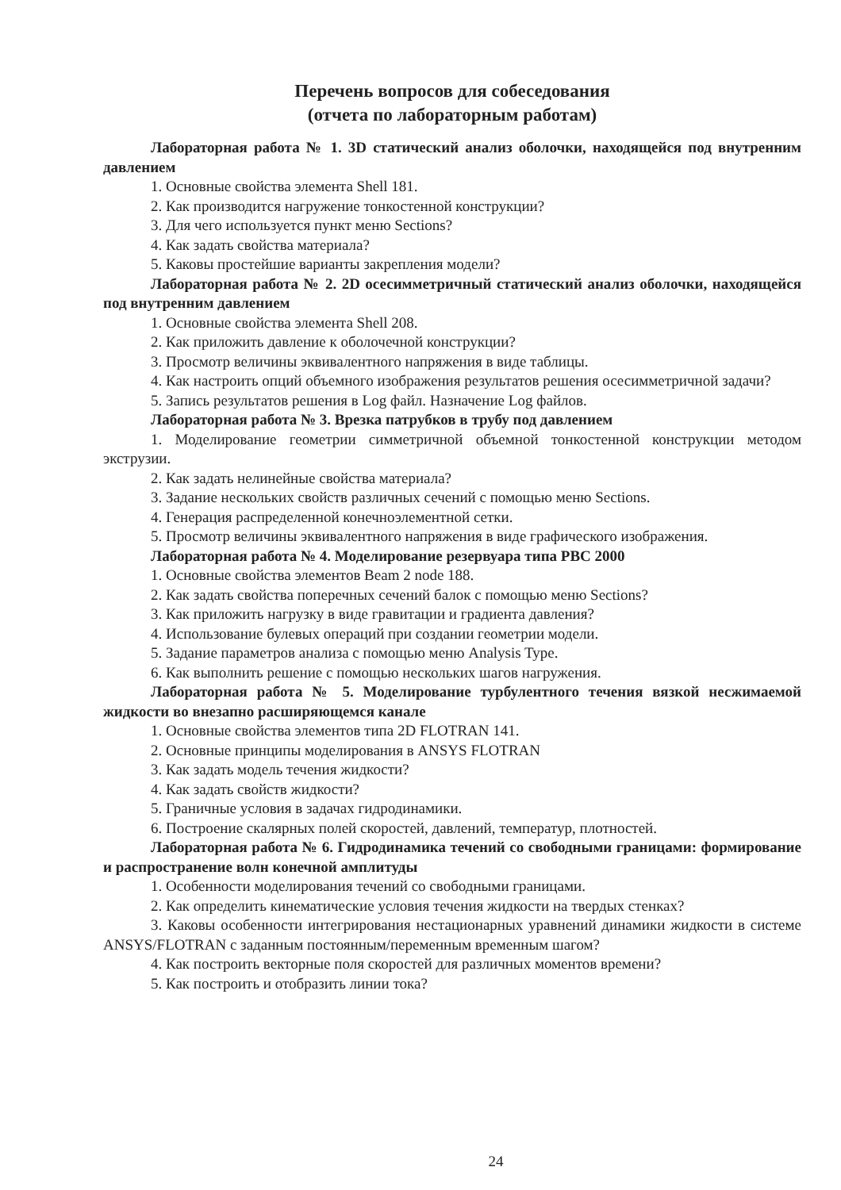Перечень вопросов для собеседования
(отчета по лабораторным работам)
Лабораторная работа № 1. 3D статический анализ оболочки, находящейся под внутренним давлением
1. Основные свойства элемента Shell 181.
2. Как производится нагружение тонкостенной конструкции?
3. Для чего используется пункт меню Sections?
4. Как задать свойства материала?
5. Каковы простейшие варианты закрепления модели?
Лабораторная работа № 2. 2D осесимметричный статический анализ оболочки, находящейся под внутренним давлением
1. Основные свойства элемента Shell 208.
2. Как приложить давление к оболочечной конструкции?
3. Просмотр величины эквивалентного напряжения в виде таблицы.
4. Как настроить опций объемного изображения результатов решения осесимметричной задачи?
5. Запись результатов решения в Log файл. Назначение Log файлов.
Лабораторная работа № 3. Врезка патрубков в трубу под давлением
1. Моделирование геометрии симметричной объемной тонкостенной конструкции методом экструзии.
2. Как задать нелинейные свойства материала?
3. Задание нескольких свойств различных сечений с помощью меню Sections.
4. Генерация распределенной конечноэлементной сетки.
5. Просмотр величины эквивалентного напряжения в виде графического изображения.
Лабораторная работа № 4. Моделирование резервуара типа РВС 2000
1. Основные свойства элементов Beam 2 node 188.
2. Как задать свойства поперечных сечений балок с помощью меню Sections?
3. Как приложить нагрузку в виде гравитации и градиента давления?
4. Использование булевых операций при создании геометрии модели.
5. Задание параметров анализа с помощью меню Analysis Type.
6. Как выполнить решение с помощью нескольких шагов нагружения.
Лабораторная работа № 5. Моделирование турбулентного течения вязкой несжимаемой жидкости во внезапно расширяющемся канале
1. Основные свойства элементов типа 2D FLOTRAN 141.
2. Основные принципы моделирования в ANSYS FLOTRAN
3. Как задать модель течения жидкости?
4. Как задать свойств жидкости?
5. Граничные условия в задачах гидродинамики.
6. Построение скалярных полей скоростей, давлений, температур, плотностей.
Лабораторная работа № 6. Гидродинамика течений со свободными границами: формирование и распространение волн конечной амплитуды
1. Особенности моделирования течений со свободными границами.
2. Как определить кинематические условия течения жидкости на твердых стенках?
3. Каковы особенности интегрирования нестационарных уравнений динамики жидкости в системе ANSYS/FLOTRAN с заданным постоянным/переменным временным шагом?
4. Как построить векторные поля скоростей для различных моментов времени?
5. Как построить и отобразить линии тока?
24